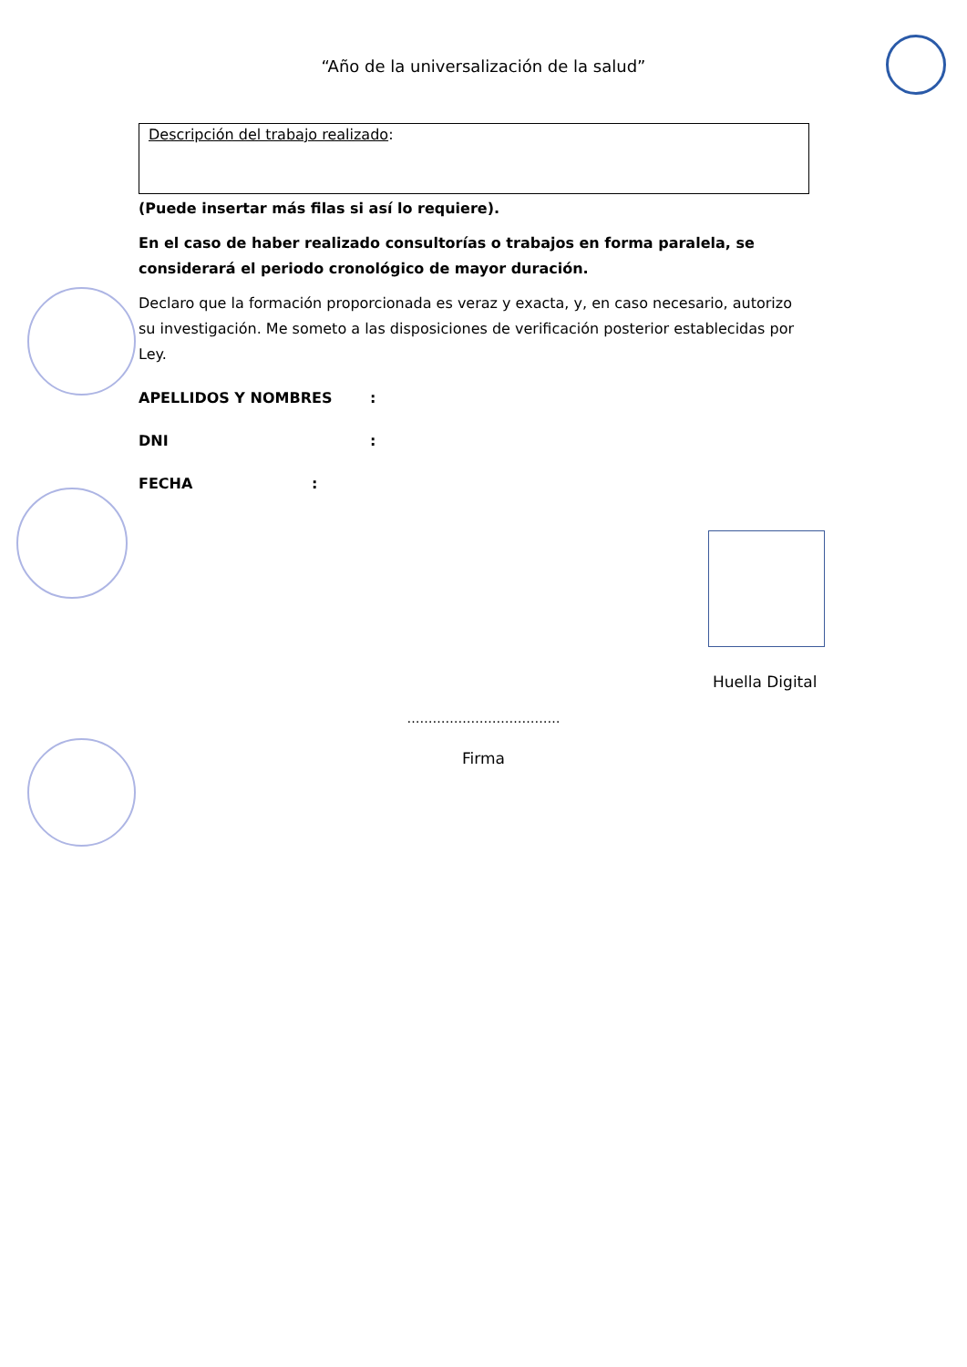“Año de la universalización de la salud”
| Descripción del trabajo realizado : |
(Puede insertar más filas si así lo requiere).
En el caso de haber realizado consultorías o trabajos en forma paralela, se considerará el periodo cronológico de mayor duración.
Declaro que la formación proporcionada es veraz y exacta, y, en caso necesario, autorizo su investigación. Me someto a las disposiciones de verificación posterior establecidas por Ley.
APELLIDOS Y NOMBRES:
DNI:
FECHA:
Huella Digital
………………………………
Firma